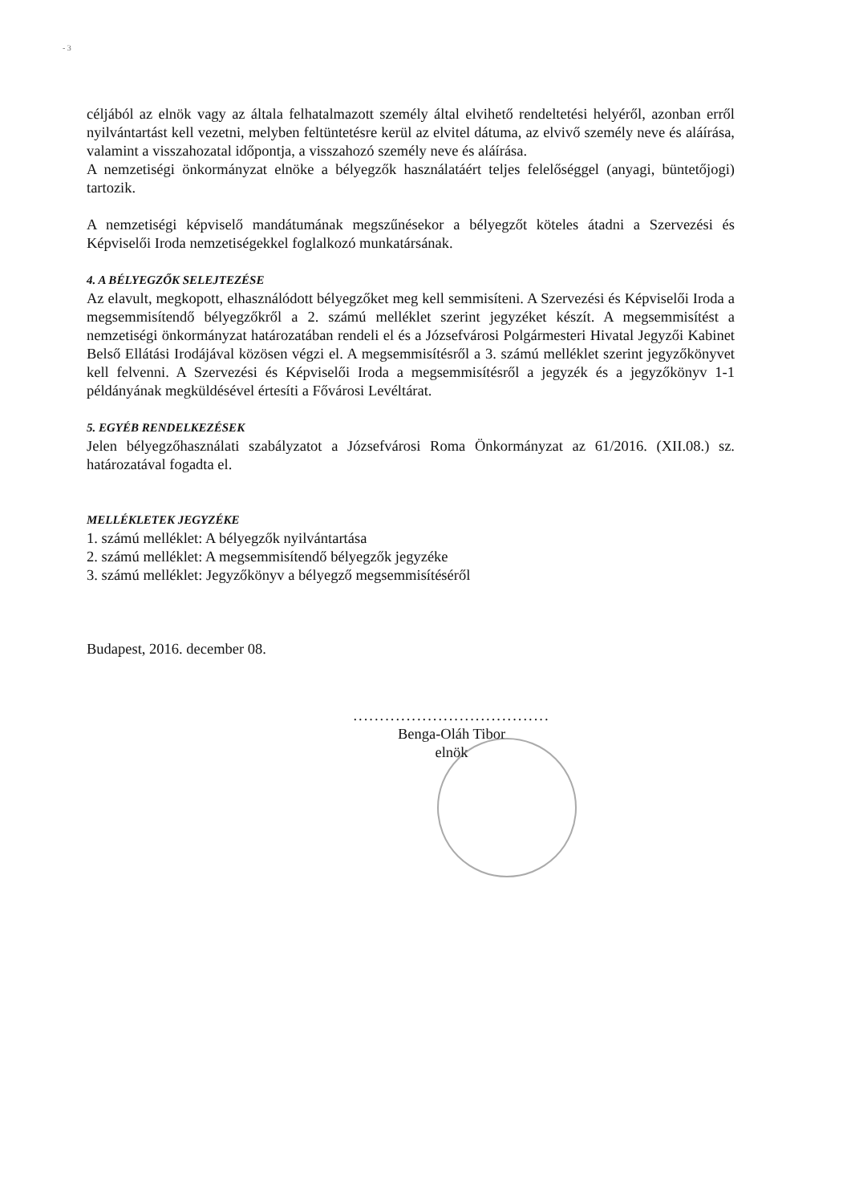- 3
céljából az elnök vagy az általa felhatalmazott személy által elvihető rendeltetési helyéről, azonban erről nyilvántartást kell vezetni, melyben feltüntetésre kerül az elvitel dátuma, az elvivő személy neve és aláírása, valamint a visszahozatal időpontja, a visszahozó személy neve és aláírása.
A nemzetiségi önkormányzat elnöke a bélyegzők használatáért teljes felelőséggel (anyagi, büntetőjogi) tartozik.
A nemzetiségi képviselő mandátumának megszűnésekor a bélyegzőt köteles átadni a Szervezési és Képviselői Iroda nemzetiségekkel foglalkozó munkatársának.
4. A BÉLYEGZŐK SELEJTEZÉSE
Az elavult, megkopott, elhasználódott bélyegzőket meg kell semmisíteni. A Szervezési és Képviselői Iroda a megsemmisítendő bélyegzőkről a 2. számú melléklet szerint jegyzéket készít. A megsemmisítést a nemzetiségi önkormányzat határozatában rendeli el és a Józsefvárosi Polgármesteri Hivatal Jegyzői Kabinet Belső Ellátási Irodájával közösen végzi el. A megsemmisítésről a 3. számú melléklet szerint jegyzőkönyvet kell felvenni. A Szervezési és Képviselői Iroda a megsemmisítésről a jegyzék és a jegyzőkönyv 1-1 példányának megküldésével értesíti a Fővárosi Levéltárat.
5. EGYÉB RENDELKEZÉSEK
Jelen bélyegzőhasználati szabályzatot a Józsefvárosi Roma Önkormányzat az 61/2016. (XII.08.) sz. határozatával fogadta el.
MELLÉKLETEK JEGYZÉKE
1. számú melléklet: A bélyegzők nyilvántartása
2. számú melléklet: A megsemmisítendő bélyegzők jegyzéke
3. számú melléklet: Jegyzőkönyv a bélyegző megsemmisítéséről
Budapest, 2016. december 08.
.....................................
Benga-Oláh Tibor
elnök